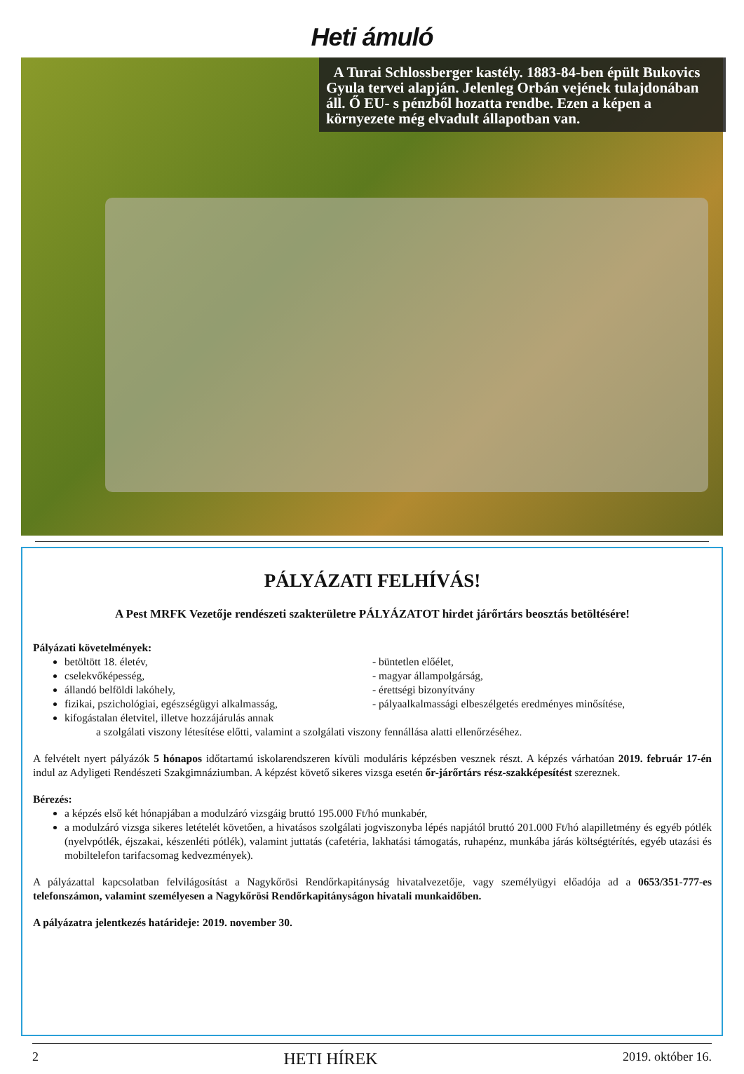Heti ámuló
A Turai Schlossberger kastély. 1883-84-ben épült Bukovics Gyula tervei alapján. Jelenleg Orbán vejének tulajdonában áll. Ő EU- s pénzből hozatta rendbe. Ezen a képen a környezete még elvadult állapotban van.
PÁLYÁZATI FELHÍVÁS!
A Pest MRFK Vezetője rendészeti szakterületre PÁLYÁZATOT hirdet járőrtárs beosztás betöltésére!
Pályázati követelmények:
betöltött 18. életév,
cselekvőképesség,
állandó belföldi lakóhely,
fizikai, pszichológiai, egészségügyi alkalmasság,
kifogástalan életvitel, illetve hozzájárulás annak
- büntetlen előélet,
- magyar állampolgárság,
- érettségi bizonyítvány
- pályaalkalmassági elbeszélgetés eredményes minősítése,
a szolgálati viszony létesítése előtti, valamint a szolgálati viszony fennállása alatti ellenőrzéséhez.
A felvételt nyert pályázók 5 hónapos időtartamú iskolarendszeren kívüli moduláris képzésben vesznek részt. A képzés várhatóan 2019. február 17-én indul az Adyligeti Rendészeti Szakgimnáziumban. A képzést követő sikeres vizsga esetén őr-járőrtárs rész-szakképesítést szereznek.
Bérezés:
a képzés első két hónapjában a modulzáró vizsgáig bruttó 195.000 Ft/hó munkabér,
a modulzáró vizsga sikeres letételét követően, a hivatásos szolgálati jogviszonyba lépés napjától bruttó 201.000 Ft/hó alapilletmény és egyéb pótlék (nyelvpótlék, éjszakai, készenléti pótlék), valamint juttatás (cafetéria, lakhatási támogatás, ruhapénz, munkába járás költségtérítés, egyéb utazási és mobiltelefon tarifacsomag kedvezmények).
A pályázattal kapcsolatban felvilágosítást a Nagykőrösi Rendőrkapitányság hivatalvezetője, vagy személyügyi előadója ad a 0653/351-777-es telefonszámon, valamint személyesen a Nagykőrösi Rendőrkapitányságon hivatali munkaidőben.
A pályázatra jelentkezés határideje: 2019. november 30.
2 HETI HÍREK 2019. október 16.